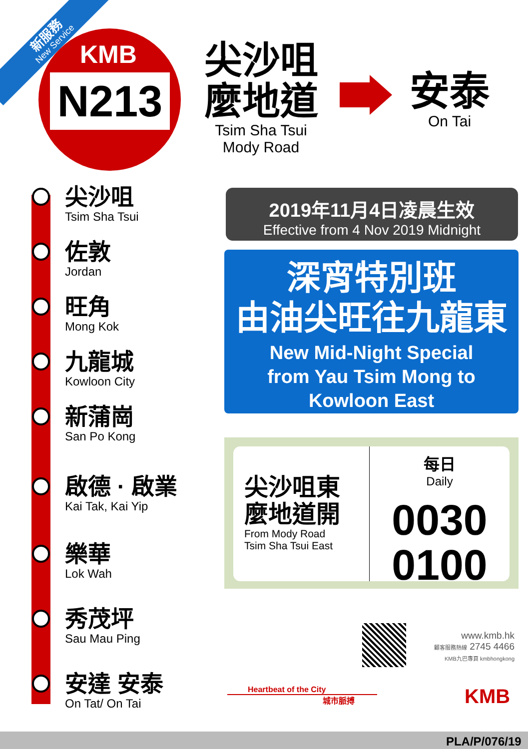新服務
New Service
KMB
N213
尖沙咀 麼地道
Tsim Sha Tsui
Mody Road
安泰
On Tai
尖沙咀
Tsim Sha Tsui
佐敦
Jordan
旺角
Mong Kok
九龍城
Kowloon City
新蒲崗
San Po Kong
啟德 · 啟業
Kai Tak, Kai Yip
樂華
Lok Wah
秀茂坪
Sau Mau Ping
安達 安泰
On Tat/ On Tai
2019年11月4日凌晨生效
Effective from 4 Nov 2019 Midnight
深宵特別班
由油尖旺往九龍東
New Mid-Night Special
from Yau Tsim Mong to
Kowloon East
尖沙咀東
麼地道開
From Mody Road
Tsim Sha Tsui East
每日
Daily
0030
0100
www.kmb.hk
顧客服務熱線 2745 4466
KMB九巴專頁 kmbhongkong
Heartbeat of the City
城市脈搏
KMB
PLA/P/076/19